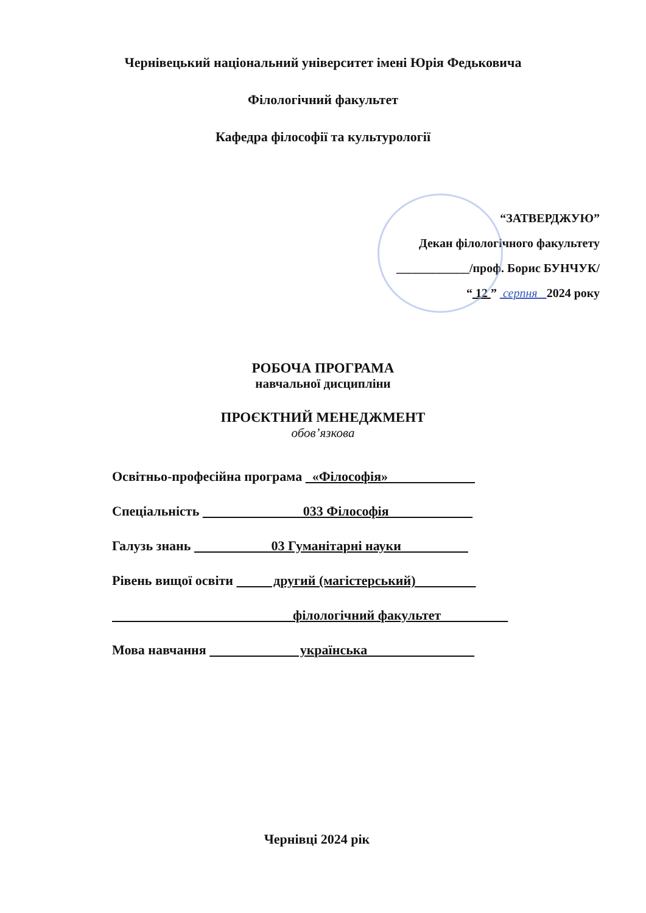Чернівецький національний університет імені Юрія Федьковича
Філологічний факультет
Кафедра філософії та культурології
“ЗАТВЕРДЖУЮ”
Декан філологічного факультету
____________/проф. Борис БУНЧУК/
“ 12 ” серпня 2024 року
РОБОЧА ПРОГРАМА
навчальної дисципліни
ПРОЄКТНИЙ МЕНЕДЖМЕНТ
обов’язкова
Освітньо-професійна програма «Філософія»
Спеціальність 033 Філософія
Галузь знань 03 Гуманітарні науки
Рівень вищої освіти другий (магістерський)
філологічний факультет
Мова навчання українська
Чернівці 2024 рік